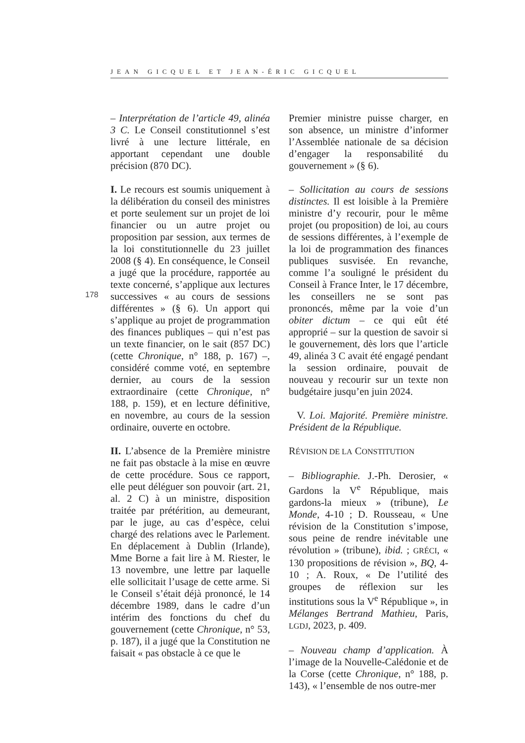JEAN GICQUEL ET JEAN-ÉRIC GICQUEL
178
– Interprétation de l’article 49, alinéa 3 C. Le Conseil constitutionnel s’est livré à une lecture littérale, en apportant cependant une double précision (870 DC).
I. Le recours est soumis uniquement à la délibération du conseil des ministres et porte seulement sur un projet de loi financier ou un autre projet ou proposition par session, aux termes de la loi constitutionnelle du 23 juillet 2008 (§ 4). En conséquence, le Conseil a jugé que la procédure, rapportée au texte concerné, s’applique aux lectures successives « au cours de sessions différentes » (§ 6). Un apport qui s’applique au projet de programmation des finances publiques – qui n’est pas un texte financier, on le sait (857 DC) (cette Chronique, n° 188, p. 167) –, considéré comme voté, en septembre dernier, au cours de la session extraordinaire (cette Chronique, n° 188, p. 159), et en lecture définitive, en novembre, au cours de la session ordinaire, ouverte en octobre.
II. L’absence de la Première ministre ne fait pas obstacle à la mise en œuvre de cette procédure. Sous ce rapport, elle peut déléguer son pouvoir (art. 21, al. 2 C) à un ministre, disposition traitée par prétérition, au demeurant, par le juge, au cas d’espèce, celui chargé des relations avec le Parlement. En déplacement à Dublin (Irlande), Mme Borne a fait lire à M. Riester, le 13 novembre, une lettre par laquelle elle sollicitait l’usage de cette arme. Si le Conseil s’était déjà prononcé, le 14 décembre 1989, dans le cadre d’un intérim des fonctions du chef du gouvernement (cette Chronique, n° 53, p. 187), il a jugé que la Constitution ne faisait « pas obstacle à ce que le
Premier ministre puisse charger, en son absence, un ministre d’informer l’Assemblée nationale de sa décision d’engager la responsabilité du gouvernement » (§ 6).
– Sollicitation au cours de sessions distinctes. Il est loisible à la Première ministre d’y recourir, pour le même projet (ou proposition) de loi, au cours de sessions différentes, à l’exemple de la loi de programmation des finances publiques susvisée. En revanche, comme l’a souligné le président du Conseil à France Inter, le 17 décembre, les conseillers ne se sont pas prononcés, même par la voie d’un obiter dictum – ce qui eût été approprié – sur la question de savoir si le gouvernement, dès lors que l’article 49, alinéa 3 C avait été engagé pendant la session ordinaire, pouvait de nouveau y recourir sur un texte non budgétaire jusqu’en juin 2024.
V. Loi. Majorité. Première ministre. Président de la République.
RÉVISION DE LA CONSTITUTION
– Bibliographie. J.-Ph. Derosier, « Gardons la V<sup>e</sup> République, mais gardons-la mieux » (tribune), Le Monde, 4-10 ; D. Rousseau, « Une révision de la Constitution s’impose, sous peine de rendre inévitable une révolution » (tribune), ibid. ; GRÉCI, « 130 propositions de révision », BQ, 4-10 ; A. Roux, « De l’utilité des groupes de réflexion sur les institutions sous la V<sup>e</sup> République », in Mélanges Bertrand Mathieu, Paris, LGDJ, 2023, p. 409.
– Nouveau champ d’application. À l’image de la Nouvelle-Calédonie et de la Corse (cette Chronique, n° 188, p. 143), « l’ensemble de nos outre-mer